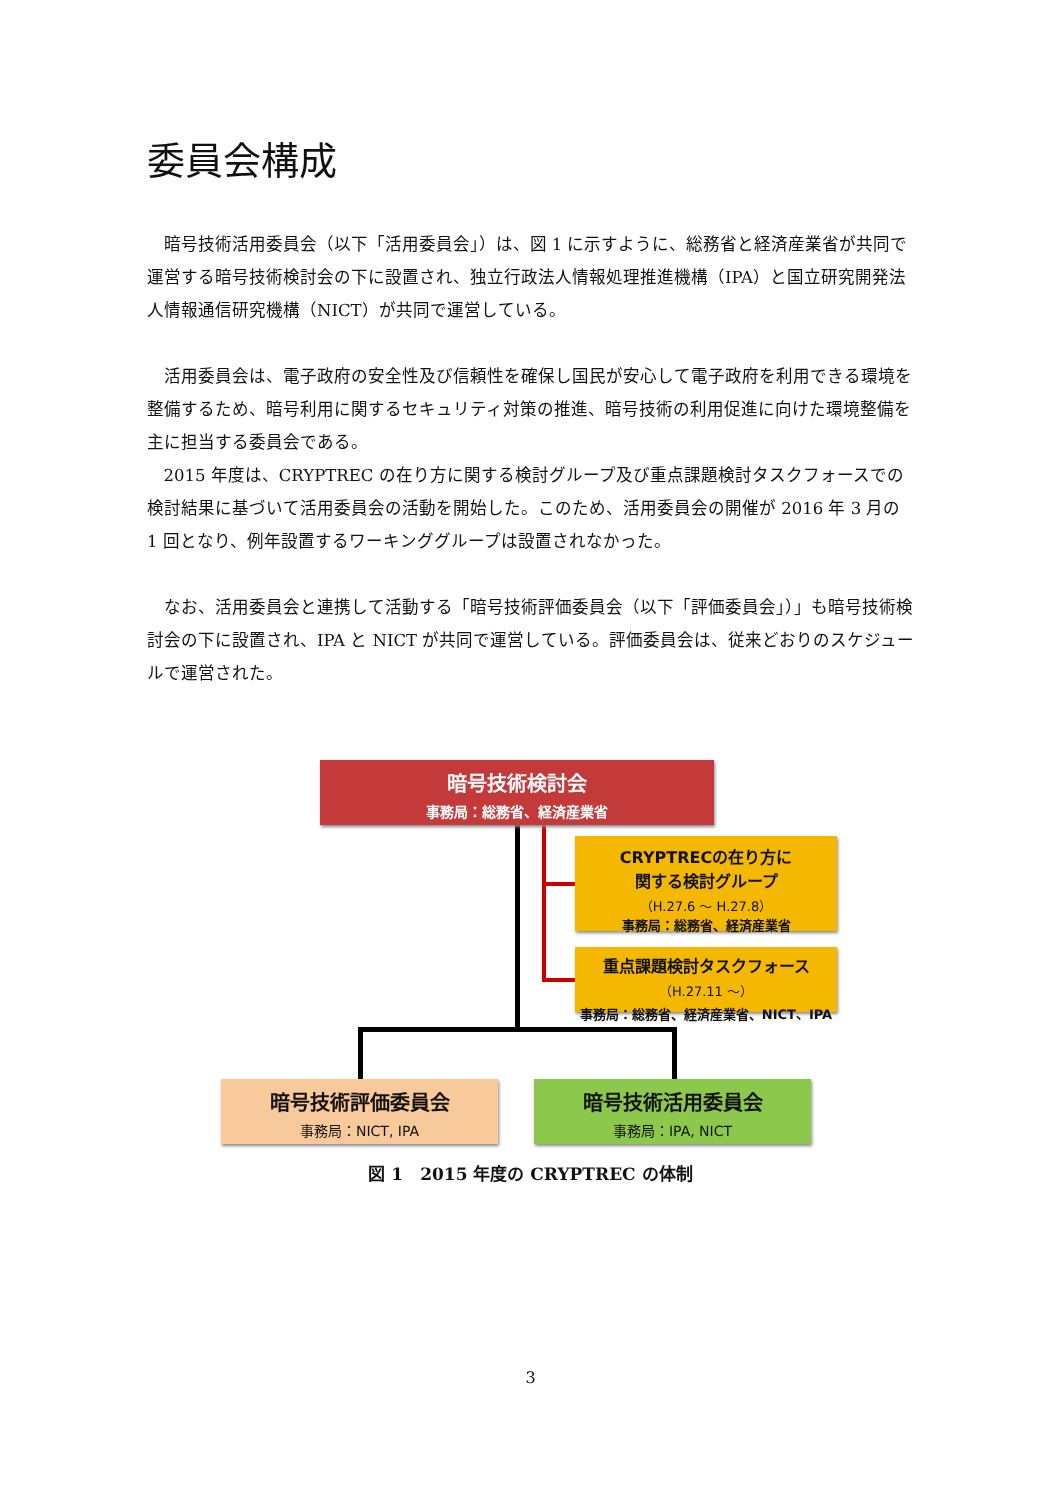委員会構成
暗号技術活用委員会（以下「活用委員会」）は、図 1 に示すように、総務省と経済産業省が共同で運営する暗号技術検討会の下に設置され、独立行政法人情報処理推進機構（IPA）と国立研究開発法人情報通信研究機構（NICT）が共同で運営している。
活用委員会は、電子政府の安全性及び信頼性を確保し国民が安心して電子政府を利用できる環境を整備するため、暗号利用に関するセキュリティ対策の推進、暗号技術の利用促進に向けた環境整備を主に担当する委員会である。
2015 年度は、CRYPTREC の在り方に関する検討グループ及び重点課題検討タスクフォースでの検討結果に基づいて活用委員会の活動を開始した。このため、活用委員会の開催が 2016 年 3 月の 1 回となり、例年設置するワーキンググループは設置されなかった。
なお、活用委員会と連携して活動する「暗号技術評価委員会（以下「評価委員会」）」も暗号技術検討会の下に設置され、IPA と NICT が共同で運営している。評価委員会は、従来どおりのスケジュールで運営された。
暗号技術検討会
事務局：総務省、経済産業省
CRYPTRECの在り方に
関する検討グループ
（H.27.6 ～ H.27.8）
事務局：総務省、経済産業省
重点課題検討タスクフォース
（H.27.11 ～）
事務局：総務省、経済産業省、NICT、IPA
暗号技術評価委員会
事務局：NICT, IPA
暗号技術活用委員会
事務局：IPA, NICT
図 1　2015 年度の CRYPTREC の体制
3